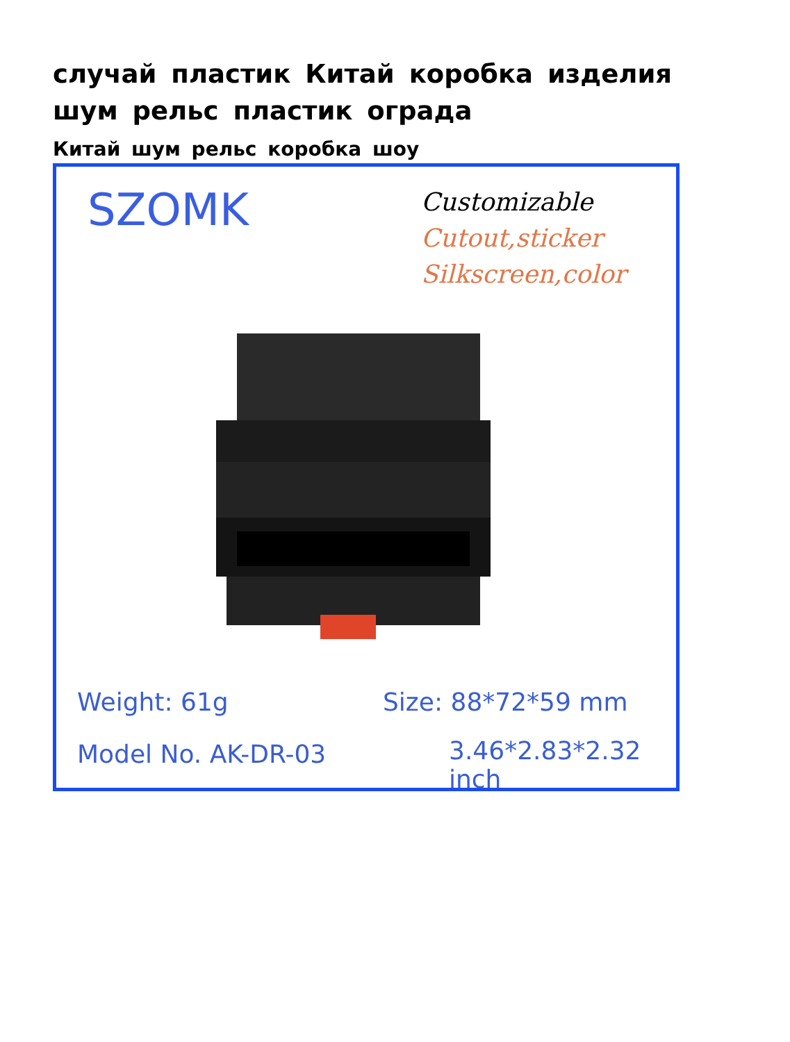случай пластик Китай коробка изделия шум рельс пластик ограда
Китай шум рельс коробка шоу
SZOMK
Customizable
Cutout,sticker
Silkscreen,color
Weight: 61g Size: 88*72*59 mm
Model No. AK-DR-03 3.46*2.83*2.32 inch